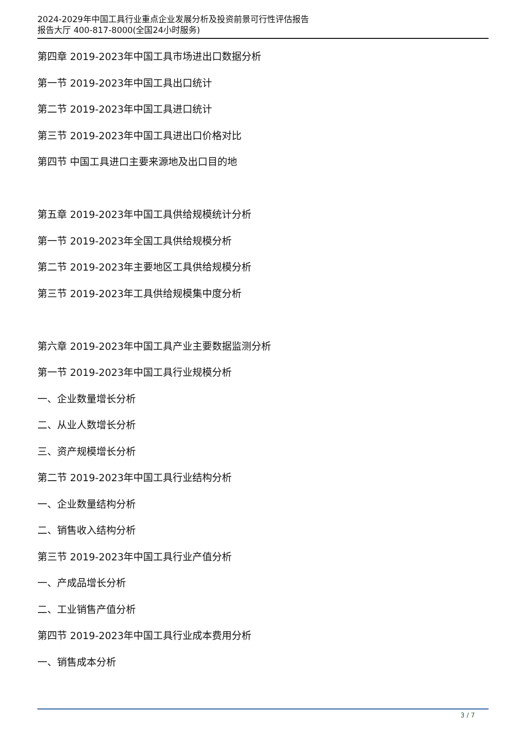2024-2029年中国工具行业重点企业发展分析及投资前景可行性评估报告
报告大厅 400-817-8000(全国24小时服务)
第四章 2019-2023年中国工具市场进出口数据分析
第一节 2019-2023年中国工具出口统计
第二节 2019-2023年中国工具进口统计
第三节 2019-2023年中国工具进出口价格对比
第四节 中国工具进口主要来源地及出口目的地
第五章 2019-2023年中国工具供给规模统计分析
第一节 2019-2023年全国工具供给规模分析
第二节 2019-2023年主要地区工具供给规模分析
第三节 2019-2023年工具供给规模集中度分析
第六章 2019-2023年中国工具产业主要数据监测分析
第一节 2019-2023年中国工具行业规模分析
一、企业数量增长分析
二、从业人数增长分析
三、资产规模增长分析
第二节 2019-2023年中国工具行业结构分析
一、企业数量结构分析
二、销售收入结构分析
第三节 2019-2023年中国工具行业产值分析
一、产成品增长分析
二、工业销售产值分析
第四节 2019-2023年中国工具行业成本费用分析
一、销售成本分析
3 / 7